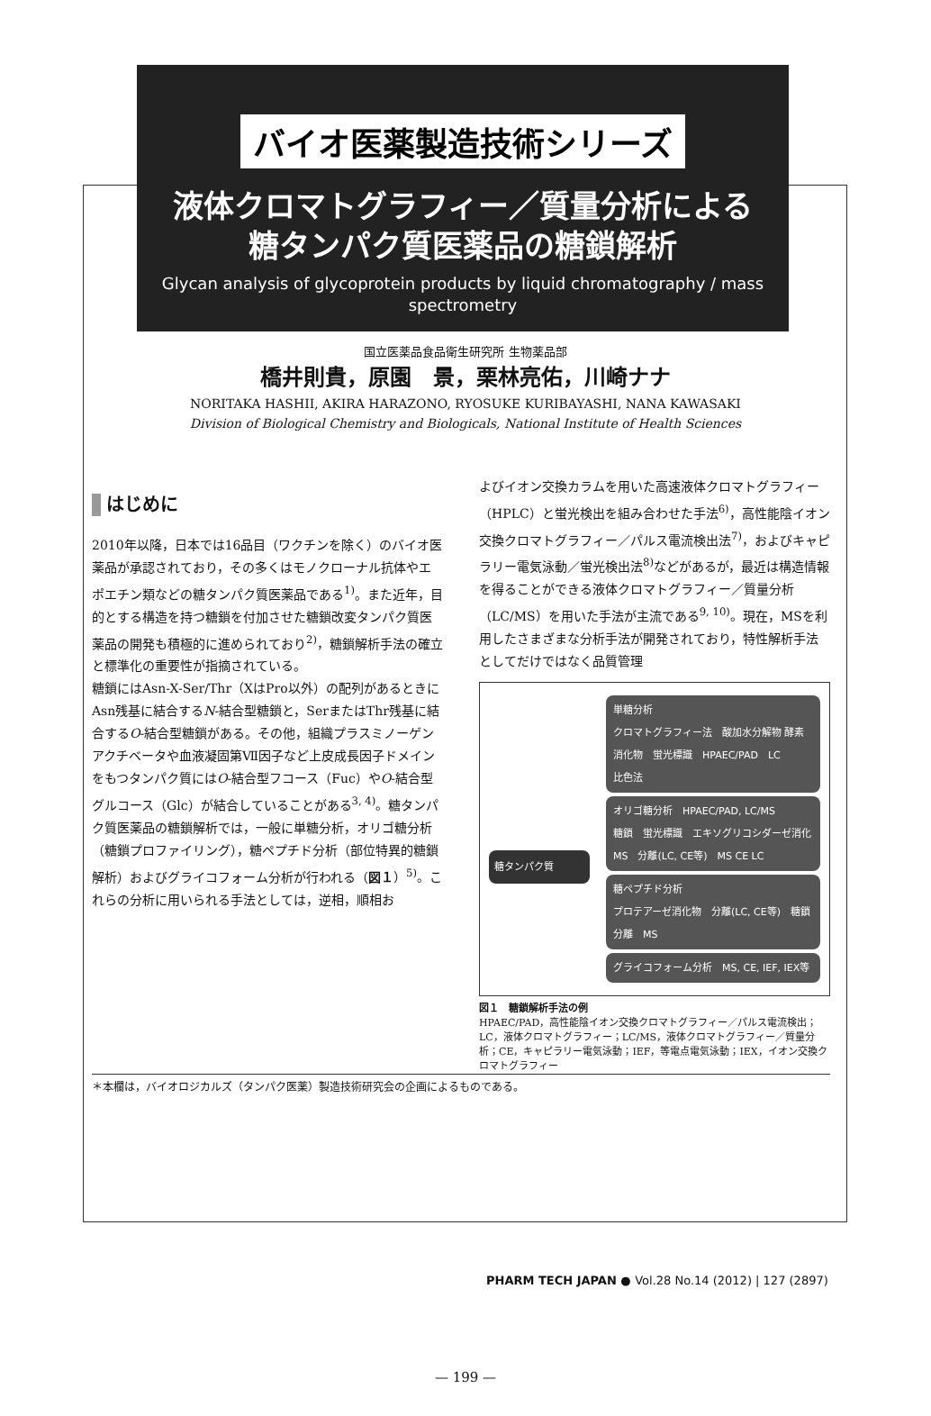バイオ医薬製造技術シリーズ
液体クロマトグラフィー／質量分析による
糖タンパク質医薬品の糖鎖解析
Glycan analysis of glycoprotein products by liquid chromatography / mass spectrometry
国立医薬品食品衛生研究所 生物薬品部
橋井則貴，原園　景，栗林亮佑，川崎ナナ
NORITAKA HASHII, AKIRA HARAZONO, RYOSUKE KURIBAYASHI, NANA KAWASAKI
Division of Biological Chemistry and Biologicals, National Institute of Health Sciences
はじめに
2010年以降，日本では16品目（ワクチンを除く）のバイオ医薬品が承認されており，その多くはモノクローナル抗体やエポエチン類などの糖タンパク質医薬品である<sup>1)</sup>。また近年，目的とする構造を持つ糖鎖を付加させた糖鎖改変タンパク質医薬品の開発も積極的に進められており<sup>2)</sup>，糖鎖解析手法の確立と標準化の重要性が指摘されている。
糖鎖にはAsn-X-Ser/Thr（XはPro以外）の配列があるときにAsn残基に結合するN-結合型糖鎖と，SerまたはThr残基に結合するO-結合型糖鎖がある。その他，組織プラスミノーゲンアクチベータや血液凝固第Ⅶ因子など上皮成長因子ドメインをもつタンパク質にはO-結合型フコース（Fuc）やO-結合型グルコース（Glc）が結合していることがある<sup>3, 4)</sup>。糖タンパク質医薬品の糖鎖解析では，一般に単糖分析，オリゴ糖分析（糖鎖プロファイリング），糖ペプチド分析（部位特異的糖鎖解析）およびグライコフォーム分析が行われる（図１）<sup>5)</sup>。これらの分析に用いられる手法としては，逆相，順相お
よびイオン交換カラムを用いた高速液体クロマトグラフィー（HPLC）と蛍光検出を組み合わせた手法<sup>6)</sup>，高性能陰イオン交換クロマトグラフィー／パルス電流検出法<sup>7)</sup>，およびキャピラリー電気泳動／蛍光検出法<sup>8)</sup>などがあるが，最近は構造情報を得ることができる液体クロマトグラフィー／質量分析（LC/MS）を用いた手法が主流である<sup>9, 10)</sup>。現在，MSを利用したさまざまな分析手法が開発されており，特性解析手法としてだけではなく品質管理
単糖分析
クロマトグラフィー法　酸加水分解物 酵素消化物　蛍光標識　HPAEC/PAD　LC
比色法
糖タンパク質
オリゴ糖分析　HPAEC/PAD, LC/MS
糖鎖　蛍光標識　エキソグリコシダーゼ消化　MS　分離(LC, CE等)　MS CE LC
糖ペプチド分析
プロテアーゼ消化物　分離(LC, CE等)　糖鎖分離　MS
グライコフォーム分析　MS, CE, IEF, IEX等
図１　糖鎖解析手法の例
HPAEC/PAD，高性能陰イオン交換クロマトグラフィー／パルス電流検出；LC，液体クロマトグラフィー；LC/MS，液体クロマトグラフィー／質量分析；CE，キャピラリー電気泳動；IEF，等電点電気泳動；IEX，イオン交換クロマトグラフィー
＊本欄は，バイオロジカルズ（タンパク医薬）製造技術研究会の企画によるものである。
PHARM TECH JAPAN ● Vol.28 No.14 (2012) | 127 (2897)
— 199 —